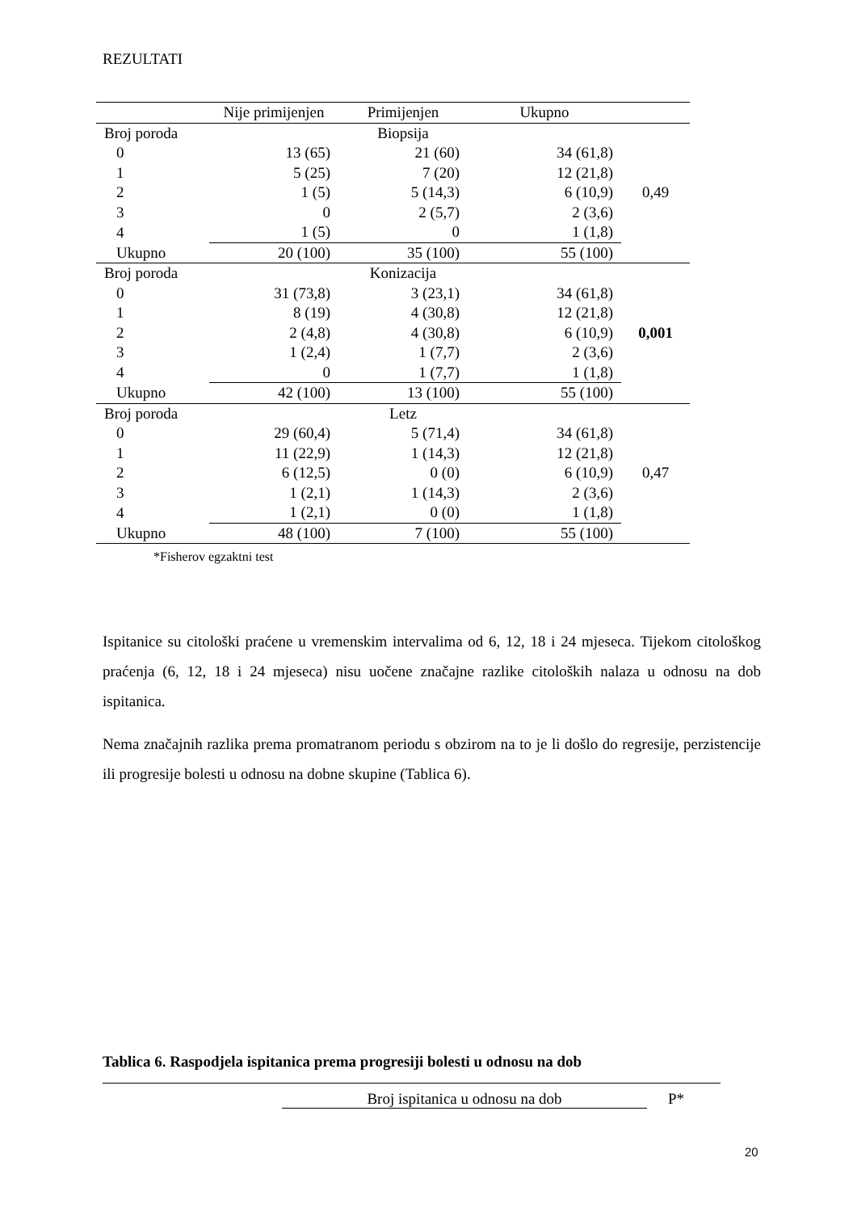REZULTATI
| | Nije primijenjen | Primijenjen | Ukupno | |
| Broj poroda | | Biopsija | | |
| 0 | 13 (65) | 21 (60) | 34 (61,8) | |
| 1 | 5 (25) | 7 (20) | 12 (21,8) | |
| 2 | 1 (5) | 5 (14,3) | 6 (10,9) | 0,49 |
| 3 | 0 | 2 (5,7) | 2 (3,6) | |
| 4 | 1 (5) | 0 | 1 (1,8) | |
| Ukupno | 20 (100) | 35 (100) | 55 (100) | |
| Broj poroda | | Konizacija | | |
| 0 | 31 (73,8) | 3 (23,1) | 34 (61,8) | |
| 1 | 8 (19) | 4 (30,8) | 12 (21,8) | |
| 2 | 2 (4,8) | 4 (30,8) | 6 (10,9) | 0,001 |
| 3 | 1 (2,4) | 1 (7,7) | 2 (3,6) | |
| 4 | 0 | 1 (7,7) | 1 (1,8) | |
| Ukupno | 42 (100) | 13 (100) | 55 (100) | |
| Broj poroda | | Letz | | |
| 0 | 29 (60,4) | 5 (71,4) | 34 (61,8) | |
| 1 | 11 (22,9) | 1 (14,3) | 12 (21,8) | |
| 2 | 6 (12,5) | 0 (0) | 6 (10,9) | 0,47 |
| 3 | 1 (2,1) | 1 (14,3) | 2 (3,6) | |
| 4 | 1 (2,1) | 0 (0) | 1 (1,8) | |
| Ukupno | 48 (100) | 7 (100) | 55 (100) | |
*Fisherov egzaktni test
Ispitanice su citološki praćene u vremenskim intervalima od 6, 12, 18 i 24 mjeseca. Tijekom citološkog praćenja (6, 12, 18 i 24 mjeseca) nisu uočene značajne razlike citoloških nalaza u odnosu na dob ispitanica.
Nema značajnih razlika prema promatranom periodu s obzirom na to je li došlo do regresije, perzistencije ili progresije bolesti u odnosu na dobne skupine (Tablica 6).
Tablica 6. Raspodjela ispitanica prema progresiji bolesti u odnosu na dob
Broj ispitanica u odnosu na dob P*
20